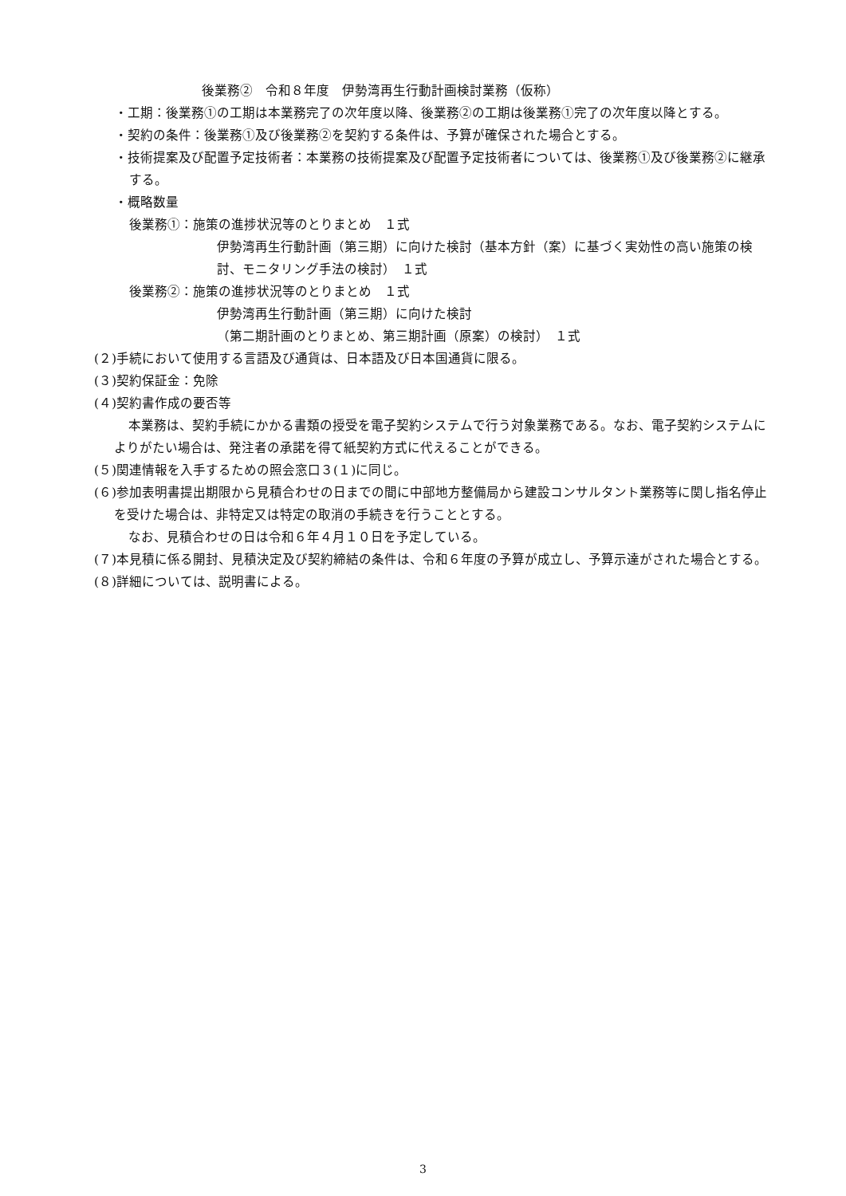後業務②　令和８年度　伊勢湾再生行動計画検討業務（仮称）
・工期：後業務①の工期は本業務完了の次年度以降、後業務②の工期は後業務①完了の次年度以降とする。
・契約の条件：後業務①及び後業務②を契約する条件は、予算が確保された場合とする。
・技術提案及び配置予定技術者：本業務の技術提案及び配置予定技術者については、後業務①及び後業務②に継承する。
・概略数量
後業務①：施策の進捗状況等のとりまとめ　１式
伊勢湾再生行動計画（第三期）に向けた検討（基本方針（案）に基づく実効性の高い施策の検討、モニタリング手法の検討）　１式
後業務②：施策の進捗状況等のとりまとめ　１式
伊勢湾再生行動計画（第三期）に向けた検討
（第二期計画のとりまとめ、第三期計画（原案）の検討）　１式
(２)手続において使用する言語及び通貨は、日本語及び日本国通貨に限る。
(３)契約保証金：免除
(４)契約書作成の要否等
本業務は、契約手続にかかる書類の授受を電子契約システムで行う対象業務である。なお、電子契約システムによりがたい場合は、発注者の承諾を得て紙契約方式に代えることができる。
(５)関連情報を入手するための照会窓口３(１)に同じ。
(６)参加表明書提出期限から見積合わせの日までの間に中部地方整備局から建設コンサルタント業務等に関し指名停止を受けた場合は、非特定又は特定の取消の手続きを行うこととする。
なお、見積合わせの日は令和６年４月１０日を予定している。
(７)本見積に係る開封、見積決定及び契約締結の条件は、令和６年度の予算が成立し、予算示達がされた場合とする。
(８)詳細については、説明書による。
3